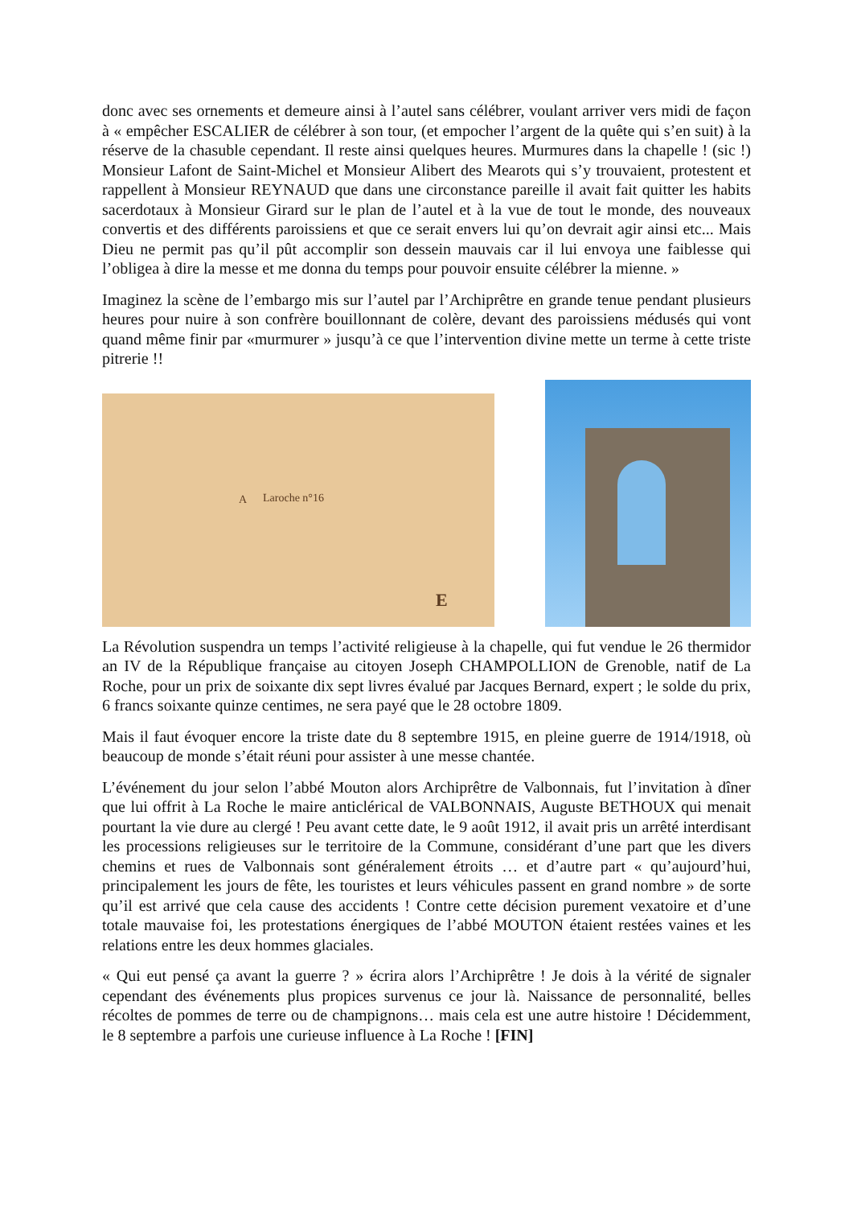donc avec ses ornements et demeure ainsi à l’autel sans célébrer, voulant arriver vers midi de façon à « empêcher ESCALIER de célébrer à son tour, (et empocher l’argent de la quête qui s’en suit) à la réserve de la chasuble cependant. Il reste ainsi quelques heures. Murmures dans la chapelle ! (sic !) Monsieur Lafont de Saint-Michel et Monsieur Alibert des Mearots qui s’y trouvaient, protestent et rappellent à Monsieur REYNAUD que dans une circonstance pareille il avait fait quitter les habits sacerdotaux à Monsieur Girard sur le plan de l’autel et à la vue de tout le monde, des nouveaux convertis et des différents paroissiens et que ce serait envers lui qu’on devrait agir ainsi etc... Mais Dieu ne permit pas qu’il pût accomplir son dessein mauvais car il lui envoya une faiblesse qui l’obligea à dire la messe et me donna du temps pour pouvoir ensuite célébrer la mienne. »
Imaginez la scène de l’embargo mis sur l’autel par l’Archiprêtre en grande tenue pendant plusieurs heures pour nuire à son confrère bouillonnant de colère, devant des paroissiens médusés qui vont quand même finir par «murmurer » jusqu’à ce que l’intervention divine mette un terme à cette triste pitrerie !!
A Laroche n°16
E
La Révolution suspendra un temps l’activité religieuse à la chapelle, qui fut vendue le 26 thermidor an IV de la République française au citoyen Joseph CHAMPOLLION de Grenoble, natif de La Roche, pour un prix de soixante dix sept livres évalué par Jacques Bernard, expert ; le solde du prix, 6 francs soixante quinze centimes, ne sera payé que le 28 octobre 1809.
Mais il faut évoquer encore la triste date du 8 septembre 1915, en pleine guerre de 1914/1918, où beaucoup de monde s’était réuni pour assister à une messe chantée.
L’événement du jour selon l’abbé Mouton alors Archiprêtre de Valbonnais, fut l’invitation à dîner que lui offrit à La Roche le maire anticlérical de VALBONNAIS, Auguste BETHOUX qui menait pourtant la vie dure au clergé ! Peu avant cette date, le 9 août 1912, il avait pris un arrêté interdisant les processions religieuses sur le territoire de la Commune, considérant d’une part que les divers chemins et rues de Valbonnais sont généralement étroits … et d’autre part « qu’aujourd’hui, principalement les jours de fête, les touristes et leurs véhicules passent en grand nombre » de sorte qu’il est arrivé que cela cause des accidents ! Contre cette décision purement vexatoire et d’une totale mauvaise foi, les protestations énergiques de l’abbé MOUTON étaient restées vaines et les relations entre les deux hommes glaciales.
« Qui eut pensé ça avant la guerre ? » écrira alors l’Archiprêtre ! Je dois à la vérité de signaler cependant des événements plus propices survenus ce jour là. Naissance de personnalité, belles récoltes de pommes de terre ou de champignons… mais cela est une autre histoire ! Décidemment, le 8 septembre a parfois une curieuse influence à La Roche ! [FIN]